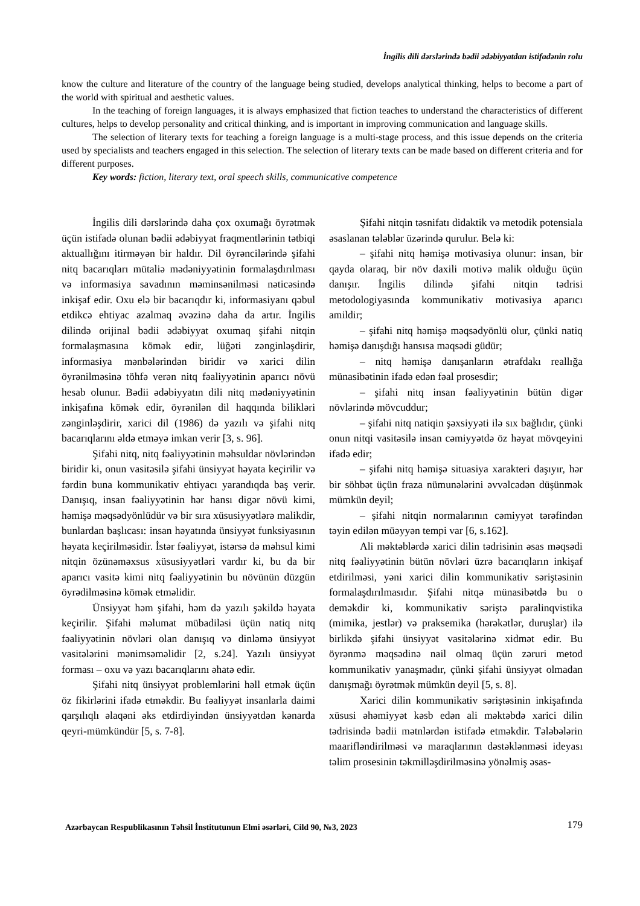İngilis dili dərslərində bədii ədəbiyyatdan istifadənin rolu
know the culture and literature of the country of the language being studied, develops analytical thinking, helps to become a part of the world with spiritual and aesthetic values.
In the teaching of foreign languages, it is always emphasized that fiction teaches to understand the characteristics of different cultures, helps to develop personality and critical thinking, and is important in improving communication and language skills.
The selection of literary texts for teaching a foreign language is a multi-stage process, and this issue depends on the criteria used by specialists and teachers engaged in this selection. The selection of literary texts can be made based on different criteria and for different purposes.
Key words: fiction, literary text, oral speech skills, communicative competence
İngilis dili dərslərində daha çox oxumağı öyrətmək üçün istifadə olunan bədii ədəbiyyat fraqmentlərinin tətbiqi aktuallığını itirməyən bir haldır. Dil öyrəncilərində şifahi nitq bacarıqları mütaliə mədəniyyətinin formalaşdırılması və informasiya savadının məminsənilməsi nəticəsində inkişaf edir. Oxu elə bir bacarıqdır ki, informasiyanı qəbul etdikcə ehtiyac azalmaq əvəzinə daha da artır. İngilis dilində orijinal bədii ədəbiyyat oxumaq şifahi nitqin formalaşmasına kömək edir, lüğəti zənginləşdirir, informasiya mənbələrindən biridir və xarici dilin öyrənilməsinə töhfə verən nitq fəaliyyətinin aparıcı növü hesab olunur. Bədii ədəbiyyatın dili nitq mədəniyyətinin inkişafına kömək edir, öyrənilən dil haqqında bilikləri zənginləşdirir, xarici dil (1986) də yazılı və şifahi nitq bacarıqlarını əldə etməyə imkan verir [3, s. 96].
Şifahi nitq, nitq fəaliyyətinin məhsuldar növlərindən biridir ki, onun vasitəsilə şifahi ünsiyyət həyata keçirilir və fərdin buna kommunikativ ehtiyacı yarandıqda baş verir. Danışıq, insan fəaliyyətinin hər hansı digər növü kimi, həmişə məqsədyönlüdür və bir sıra xüsusiyyətlərə malikdir, bunlardan başlıcası: insan həyatında ünsiyyət funksiyasının həyata keçirilməsidir. İstər fəaliyyət, istərsə də məhsul kimi nitqin özünəməxsus xüsusiyyətləri vardır ki, bu da bir aparıcı vasitə kimi nitq fəaliyyətinin bu növünün düzgün öyrədilməsinə kömək etməlidir.
Ünsiyyət həm şifahi, həm də yazılı şəkildə həyata keçirilir. Şifahi məlumat mübadiləsi üçün natiq nitq fəaliyyətinin növləri olan danışıq və dinləmə ünsiyyət vasitələrini mənimsəməlidir [2, s.24]. Yazılı ünsiyyət forması – oxu və yazı bacarıqlarını əhatə edir.
Şifahi nitq ünsiyyət problemlərini həll etmək üçün öz fikirlərini ifadə etməkdir. Bu fəaliyyət insanlarla daimi qarşılıqlı əlaqəni əks etdirdiyindən ünsiyyətdən kənarda qeyri-mümkündür [5, s. 7-8].
Şifahi nitqin təsnifatı didaktik və metodik potensiala əsaslanan tələblər üzərində qurulur. Belə ki:
– şifahi nitq həmişə motivasiya olunur: insan, bir qayda olaraq, bir növ daxili motivə malik olduğu üçün danışır. İngilis dilində şifahi nitqin tədrisi metodologiyasında kommunikativ motivasiya aparıcı amildir;
– şifahi nitq həmişə məqsədyönlü olur, çünki natiq həmişə danışdığı hansısa məqsədi güdür;
– nitq həmişə danışanların ətrafdakı reallığa münasibətinin ifadə edən fəal prosesdir;
– şifahi nitq insan fəaliyyətinin bütün digər növlərində mövcuddur;
– şifahi nitq natiqin şəxsiyyəti ilə sıx bağlıdır, çünki onun nitqi vasitəsilə insan cəmiyyətdə öz həyat mövqeyini ifadə edir;
– şifahi nitq həmişə situasiya xarakteri daşıyır, hər bir söhbət üçün fraza nümunələrini əvvəlcədən düşünmək mümkün deyil;
– şifahi nitqin normalarının cəmiyyət tərəfindən təyin edilən müəyyən tempi var [6, s.162].
Ali məktəblərdə xarici dilin tədrisinin əsas məqsədi nitq fəaliyyətinin bütün növləri üzrə bacarıqların inkişaf etdirilməsi, yəni xarici dilin kommunikativ səriştəsinin formalaşdırılmasıdır. Şifahi nitqə münasibətdə bu o deməkdir ki, kommunikativ səriştə paralinqvistika (mimika, jestlər) və praksemika (hərəkətlər, duruşlar) ilə birlikdə şifahi ünsiyyət vasitələrinə xidmət edir. Bu öyrənmə məqsədinə nail olmaq üçün zəruri metod kommunikativ yanaşmadır, çünki şifahi ünsiyyət olmadan danışmağı öyrətmək mümkün deyil [5, s. 8].
Xarici dilin kommunikativ səriştəsinin inkişafında xüsusi əhəmiyyət kəsb edən ali məktəbdə xarici dilin tədrisində bədii mətnlərdən istifadə etməkdir. Tələbələrin maarifləndirilməsi və maraqlarının dəstəklənməsi ideyası təlim prosesinin təkmilləşdirilməsinə yönəlmiş əsas-
Azərbaycan Respublikasının Təhsil İnstitutunun Elmi əsərləri, Cild 90, №3, 2023 179